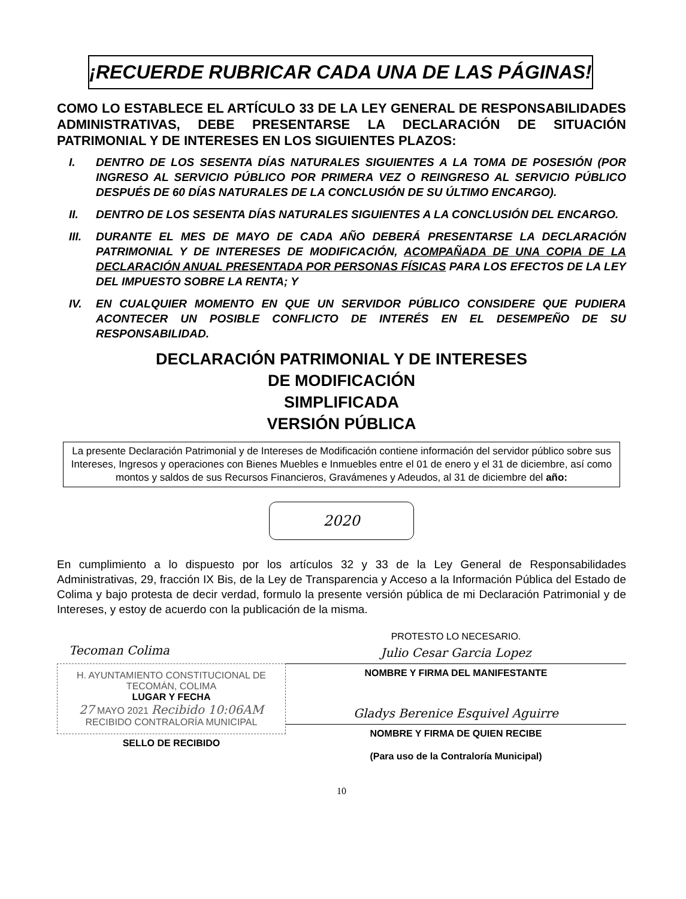¡RECUERDE RUBRICAR CADA UNA DE LAS PÁGINAS!
COMO LO ESTABLECE EL ARTÍCULO 33 DE LA LEY GENERAL DE RESPONSABILIDADES ADMINISTRATIVAS, DEBE PRESENTARSE LA DECLARACIÓN DE SITUACIÓN PATRIMONIAL Y DE INTERESES EN LOS SIGUIENTES PLAZOS:
I. DENTRO DE LOS SESENTA DÍAS NATURALES SIGUIENTES A LA TOMA DE POSESIÓN (POR INGRESO AL SERVICIO PÚBLICO POR PRIMERA VEZ O REINGRESO AL SERVICIO PÚBLICO DESPUÉS DE 60 DÍAS NATURALES DE LA CONCLUSIÓN DE SU ÚLTIMO ENCARGO).
II. DENTRO DE LOS SESENTA DÍAS NATURALES SIGUIENTES A LA CONCLUSIÓN DEL ENCARGO.
III. DURANTE EL MES DE MAYO DE CADA AÑO DEBERÁ PRESENTARSE LA DECLARACIÓN PATRIMONIAL Y DE INTERESES DE MODIFICACIÓN, ACOMPAÑADA DE UNA COPIA DE LA DECLARACIÓN ANUAL PRESENTADA POR PERSONAS FÍSICAS PARA LOS EFECTOS DE LA LEY DEL IMPUESTO SOBRE LA RENTA; Y
IV. EN CUALQUIER MOMENTO EN QUE UN SERVIDOR PÚBLICO CONSIDERE QUE PUDIERA ACONTECER UN POSIBLE CONFLICTO DE INTERÉS EN EL DESEMPEÑO DE SU RESPONSABILIDAD.
DECLARACIÓN PATRIMONIAL Y DE INTERESES
DE MODIFICACIÓN
SIMPLIFICADA
VERSIÓN PÚBLICA
La presente Declaración Patrimonial y de Intereses de Modificación contiene información del servidor público sobre sus Intereses, Ingresos y operaciones con Bienes Muebles e Inmuebles entre el 01 de enero y el 31 de diciembre, así como montos y saldos de sus Recursos Financieros, Gravámenes y Adeudos, al 31 de diciembre del año:
2020
En cumplimiento a lo dispuesto por los artículos 32 y 33 de la Ley General de Responsabilidades Administrativas, 29, fracción IX Bis, de la Ley de Transparencia y Acceso a la Información Pública del Estado de Colima y bajo protesta de decir verdad, formulo la presente versión pública de mi Declaración Patrimonial y de Intereses, y estoy de acuerdo con la publicación de la misma.
Tecoman Colima
H. AYUNTAMIENTO CONSTITUCIONAL DE TECOMÁN, COLIMA
LUGAR Y FECHA
27 MAYO 2021 Recibido 10:06AM
RECIBIDO CONTRALORÍA MUNICIPAL
SELLO DE RECIBIDO
PROTESTO LO NECESARIO.
Julio Cesar Garcia Lopez
NOMBRE Y FIRMA DEL MANIFESTANTE
Gladys Berenice Esquivel Aguirre
NOMBRE Y FIRMA DE QUIEN RECIBE
(Para uso de la Contraloría Municipal)
10